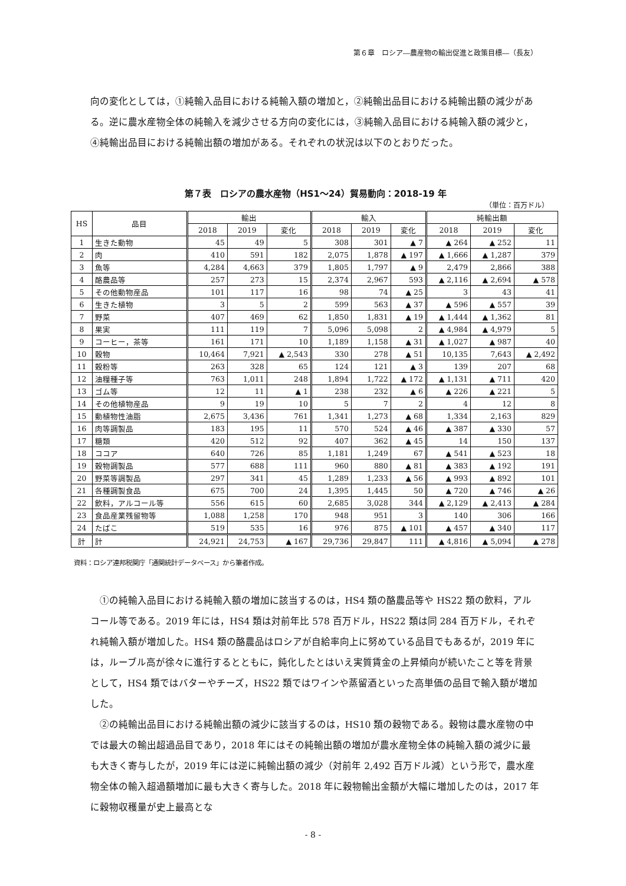第６章　ロシア―農産物の輸出促進と政策目標―（長友）
向の変化としては，①純輸入品目における純輸入額の増加と，②純輸出品目における純輸出額の減少がある。逆に農水産物全体の純輸入を減少させる方向の変化には，③純輸入品目における純輸入額の減少と，④純輸出品目における純輸出額の増加がある。それぞれの状況は以下のとおりだった。
第７表　ロシアの農水産物（HS1～24）貿易動向：2018-19 年
（単位：百万ドル）
| HS | 品目 | 輸出 | | | 輸入 | | | 純輸出額 | | |
| --- | --- | --- | --- | --- | --- | --- | --- | --- | --- | --- |
| | | 2018 | 2019 | 変化 | 2018 | 2019 | 変化 | 2018 | 2019 | 変化 |
| 1 | 生きた動物 | 45 | 49 | 5 | 308 | 301 | ▲ 7 | ▲ 264 | ▲ 252 | 11 |
| 2 | 肉 | 410 | 591 | 182 | 2,075 | 1,878 | ▲ 197 | ▲ 1,666 | ▲ 1,287 | 379 |
| 3 | 魚等 | 4,284 | 4,663 | 379 | 1,805 | 1,797 | ▲ 9 | 2,479 | 2,866 | 388 |
| 4 | 酪農品等 | 257 | 273 | 15 | 2,374 | 2,967 | 593 | ▲ 2,116 | ▲ 2,694 | ▲ 578 |
| 5 | その他動物産品 | 101 | 117 | 16 | 98 | 74 | ▲ 25 | 3 | 43 | 41 |
| 6 | 生きた植物 | 3 | 5 | 2 | 599 | 563 | ▲ 37 | ▲ 596 | ▲ 557 | 39 |
| 7 | 野菜 | 407 | 469 | 62 | 1,850 | 1,831 | ▲ 19 | ▲ 1,444 | ▲ 1,362 | 81 |
| 8 | 果実 | 111 | 119 | 7 | 5,096 | 5,098 | 2 | ▲ 4,984 | ▲ 4,979 | 5 |
| 9 | コーヒー，茶等 | 161 | 171 | 10 | 1,189 | 1,158 | ▲ 31 | ▲ 1,027 | ▲ 987 | 40 |
| 10 | 穀物 | 10,464 | 7,921 | ▲ 2,543 | 330 | 278 | ▲ 51 | 10,135 | 7,643 | ▲ 2,492 |
| 11 | 穀粉等 | 263 | 328 | 65 | 124 | 121 | ▲ 3 | 139 | 207 | 68 |
| 12 | 油糧種子等 | 763 | 1,011 | 248 | 1,894 | 1,722 | ▲ 172 | ▲ 1,131 | ▲ 711 | 420 |
| 13 | ゴム等 | 12 | 11 | ▲ 1 | 238 | 232 | ▲ 6 | ▲ 226 | ▲ 221 | 5 |
| 14 | その他植物産品 | 9 | 19 | 10 | 5 | 7 | 2 | 4 | 12 | 8 |
| 15 | 動植物性油脂 | 2,675 | 3,436 | 761 | 1,341 | 1,273 | ▲ 68 | 1,334 | 2,163 | 829 |
| 16 | 肉等調製品 | 183 | 195 | 11 | 570 | 524 | ▲ 46 | ▲ 387 | ▲ 330 | 57 |
| 17 | 糖類 | 420 | 512 | 92 | 407 | 362 | ▲ 45 | 14 | 150 | 137 |
| 18 | ココア | 640 | 726 | 85 | 1,181 | 1,249 | 67 | ▲ 541 | ▲ 523 | 18 |
| 19 | 穀物調製品 | 577 | 688 | 111 | 960 | 880 | ▲ 81 | ▲ 383 | ▲ 192 | 191 |
| 20 | 野菜等調製品 | 297 | 341 | 45 | 1,289 | 1,233 | ▲ 56 | ▲ 993 | ▲ 892 | 101 |
| 21 | 各種調製食品 | 675 | 700 | 24 | 1,395 | 1,445 | 50 | ▲ 720 | ▲ 746 | ▲ 26 |
| 22 | 飲料，アルコール等 | 556 | 615 | 60 | 2,685 | 3,028 | 344 | ▲ 2,129 | ▲ 2,413 | ▲ 284 |
| 23 | 食品産業残留物等 | 1,088 | 1,258 | 170 | 948 | 951 | 3 | 140 | 306 | 166 |
| 24 | たばこ | 519 | 535 | 16 | 976 | 875 | ▲ 101 | ▲ 457 | ▲ 340 | 117 |
| 計 | 計 | 24,921 | 24,753 | ▲ 167 | 29,736 | 29,847 | 111 | ▲ 4,816 | ▲ 5,094 | ▲ 278 |
資料：ロシア連邦税関庁「通関統計データベース」から筆者作成。
①の純輸入品目における純輸入額の増加に該当するのは，HS4 類の酪農品等や HS22 類の飲料，アルコール等である。2019 年には，HS4 類は対前年比 578 百万ドル，HS22 類は同 284 百万ドル，それぞれ純輸入額が増加した。HS4 類の酪農品はロシアが自給率向上に努めている品目でもあるが，2019 年には，ルーブル高が徐々に進行するとともに，鈍化したとはいえ実質賃金の上昇傾向が続いたこと等を背景として，HS4 類ではバターやチーズ，HS22 類ではワインや蒸留酒といった高単価の品目で輸入額が増加した。
②の純輸出品目における純輸出額の減少に該当するのは，HS10 類の穀物である。穀物は農水産物の中では最大の輸出超過品目であり，2018 年にはその純輸出額の増加が農水産物全体の純輸入額の減少に最も大きく寄与したが，2019 年には逆に純輸出額の減少（対前年 2,492 百万ドル減）という形で，農水産物全体の輸入超過額増加に最も大きく寄与した。2018 年に穀物輸出金額が大幅に増加したのは，2017 年に穀物収穫量が史上最高とな
- 8 -